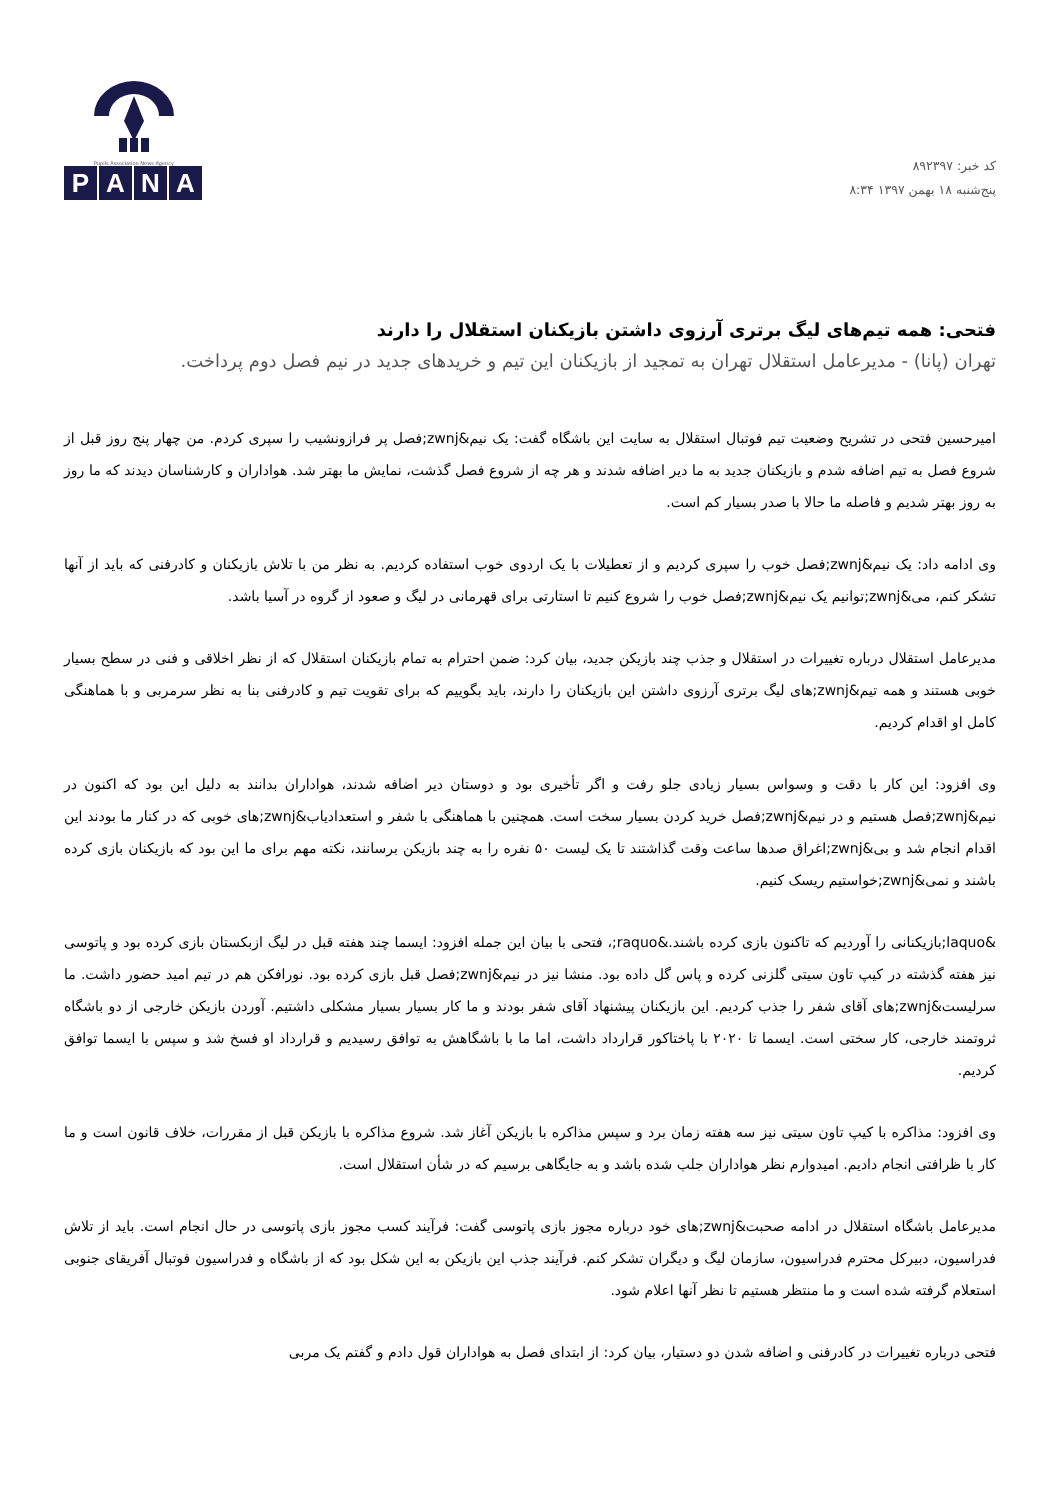کد خبر: ۸۹۲۳۹۷
پنج‌شنبه ۱۸ بهمن ۱۳۹۷ ۸:۳۴
Pupils Association News Agency
PANA
فتحی: همه تیم‌های لیگ برتری آرزوی داشتن بازیکنان استقلال را دارند
تهران (پانا) - مدیرعامل استقلال تهران به تمجید از بازیکنان این تیم و خریدهای جدید در نیم فصل دوم پرداخت.
امیرحسین فتحی در تشریح وضعیت تیم فوتبال استقلال به سایت این باشگاه گفت: یک نیم&zwnj;فصل پر فرازونشیب را سپری کردم. من چهار پنج روز قبل از شروع فصل به تیم اضافه شدم و بازیکنان جدید به ما دیر اضافه شدند و هر چه از شروع فصل گذشت، نمایش ما بهتر شد. هواداران و کارشناسان دیدند که ما روز به روز بهتر شدیم و فاصله ما حالا با صدر بسیار کم است.
وی ادامه داد: یک نیم&zwnj;فصل خوب را سپری کردیم و از تعطیلات با یک اردوی خوب استفاده کردیم. به نظر من با تلاش بازیکنان و کادرفنی که باید از آنها تشکر کنم، می&zwnj;توانیم یک نیم&zwnj;فصل خوب را شروع کنیم تا استارتی برای قهرمانی در لیگ و صعود از گروه در آسیا باشد.
مدیرعامل استقلال درباره تغییرات در استقلال و جذب چند بازیکن جدید، بیان کرد: ضمن احترام به تمام بازیکنان استقلال که از نظر اخلاقی و فنی در سطح بسیار خوبی هستند و همه تیم&zwnj;های لیگ برتری آرزوی داشتن این بازیکنان را دارند، باید بگوییم که برای تقویت تیم و کادرفنی بنا به نظر سرمربی و با هماهنگی کامل او اقدام کردیم.
وی افزود: این کار با دقت و وسواس بسیار زیادی جلو رفت و اگر تأخیری بود و دوستان دیر اضافه شدند، هواداران بدانند به دلیل این بود که اکنون در نیم&zwnj;فصل هستیم و در نیم&zwnj;فصل خرید کردن بسیار سخت است. همچنین با هماهنگی با شفر و استعدادیاب&zwnj;های خوبی که در کنار ما بودند این اقدام انجام شد و بی&zwnj;اغراق صدها ساعت وقت گذاشتند تا یک لیست ۵۰ نفره را به چند بازیکن برسانند، نکته مهم برای ما این بود که بازیکنان بازی کرده باشند و نمی&zwnj;خواستیم ریسک کنیم.
&laquo;بازیکنانی را آوردیم که تاکنون بازی کرده باشند.&raquo;، فتحی با بیان این جمله افزود: ایسما چند هفته قبل در لیگ ازبکستان بازی کرده بود و پاتوسی نیز هفته گذشته در کیپ تاون سیتی گلزنی کرده و پاس گل داده بود. منشا نیز در نیم&zwnj;فصل قبل بازی کرده بود. نورافکن هم در تیم امید حضور داشت. ما سرلیست&zwnj;های آقای شفر را جذب کردیم. این بازیکنان پیشنهاد آقای شفر بودند و ما کار بسیار بسیار مشکلی داشتیم. آوردن بازیکن خارجی از دو باشگاه ثروتمند خارجی، کار سختی است. ایسما تا ۲۰۲۰ با پاختاکور قرارداد داشت، اما ما با باشگاهش به توافق رسیدیم و قرارداد او فسخ شد و سپس با ایسما توافق کردیم.
وی افزود: مذاکره با کیپ تاون سیتی نیز سه هفته زمان برد و سپس مذاکره با بازیکن آغاز شد. شروع مذاکره با بازیکن قبل از مقررات، خلاف قانون است و ما کار با ظرافتی انجام دادیم. امیدوارم نظر هواداران جلب شده باشد و به جایگاهی برسیم که در شأن استقلال است.
مدیرعامل باشگاه استقلال در ادامه صحبت&zwnj;های خود درباره مجوز بازی پاتوسی گفت: فرآیند کسب مجوز بازی پاتوسی در حال انجام است. باید از تلاش فدراسیون، دبیرکل محترم فدراسیون، سازمان لیگ و دیگران تشکر کنم. فرآیند جذب این بازیکن به این شکل بود که از باشگاه و فدراسیون فوتبال آفریقای جنوبی استعلام گرفته شده است و ما منتظر هستیم تا نظر آنها اعلام شود.
فتحی درباره تغییرات در کادرفنی و اضافه شدن دو دستیار، بیان کرد: از ابتدای فصل به هواداران قول دادم و گفتم یک مربی